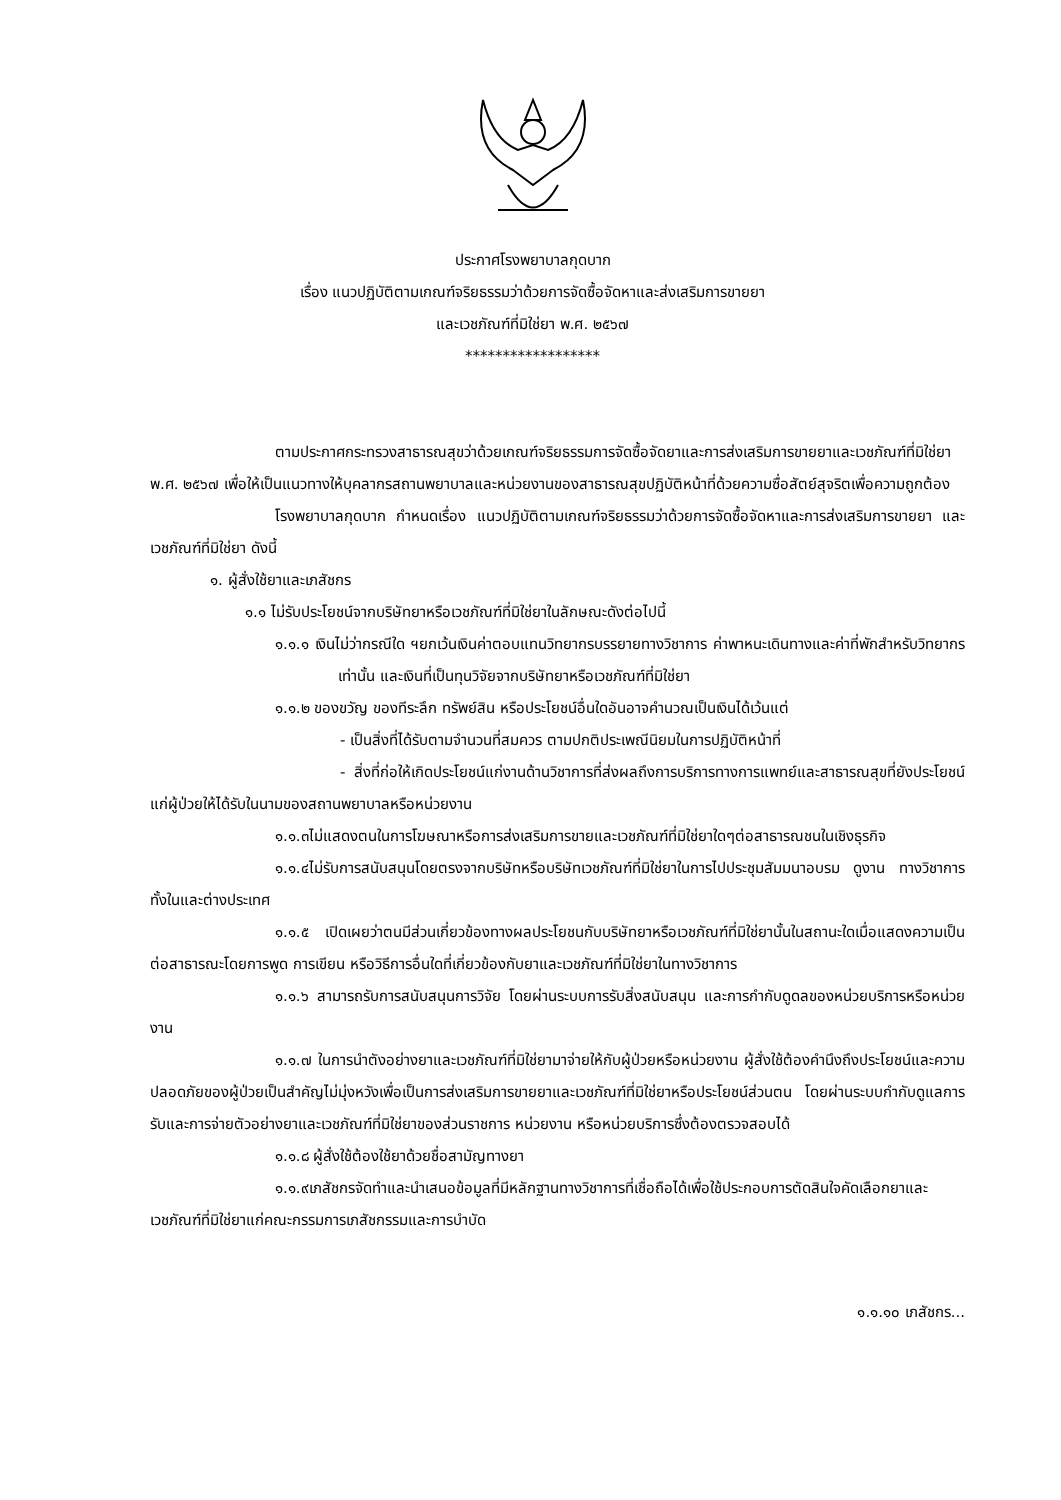ประกาศโรงพยาบาลกุดบาก
เรื่อง แนวปฏิบัติตามเกณฑ์จริยธรรมว่าด้วยการจัดซื้อจัดหาและส่งเสริมการขายยา
และเวชภัณฑ์ที่มิใช่ยา พ.ศ. ๒๕๖๗
******************
ตามประกาศกระทรวงสาธารณสุขว่าด้วยเกณฑ์จริยธรรมการจัดซื้อจัดยาและการส่งเสริมการขายยาและเวชภัณฑ์ที่มิใช่ยา พ.ศ. ๒๕๖๗ เพื่อให้เป็นแนวทางให้บุคลากรสถานพยาบาลและหน่วยงานของสาธารณสุขปฏิบัติหน้าที่ด้วยความซื่อสัตย์สุจริตเพื่อความถูกต้อง
โรงพยาบาลกุดบาก กำหนดเรื่อง แนวปฏิบัติตามเกณฑ์จริยธรรมว่าด้วยการจัดซื้อจัดหาและการส่งเสริมการขายยา และเวชภัณฑ์ที่มิใช่ยา ดังนี้
๑. ผู้สั่งใช้ยาและเภสัชกร
๑.๑ ไม่รับประโยชน์จากบริษัทยาหรือเวชภัณฑ์ที่มิใช่ยาในลักษณะดังต่อไปนี้
๑.๑.๑ เงินไม่ว่ากรณีใด ฯยกเว้นเงินค่าตอบแทนวิทยากรบรรยายทางวิชาการ ค่าพาหนะเดินทางและค่าที่พักสำหรับวิทยากรเท่านั้น และเงินที่เป็นทุนวิจัยจากบริษัทยาหรือเวชภัณฑ์ที่มิใช่ยา
๑.๑.๒ ของขวัญ ของทีระลึก ทรัพย์สิน หรือประโยชน์อื่นใดอันอาจคำนวณเป็นเงินได้เว้นแต่
- เป็นสิ่งที่ได้รับตามจำนวนที่สมควร ตามปกติประเพณีนิยมในการปฏิบัติหน้าที่
- สิ่งที่ก่อให้เกิดประโยชน์แก่งานด้านวิชาการที่ส่งผลถึงการบริการทางการแพทย์และสาธารณสุขที่ยังประโยชน์แก่ผู้ป่วยให้ได้รับในนามของสถานพยาบาลหรือหน่วยงาน
๑.๑.๓ไม่แสดงตนในการโฆษณาหรือการส่งเสริมการขายและเวชภัณฑ์ที่มิใช่ยาใดๆต่อสาธารณชนในเชิงธุรกิจ
๑.๑.๔ไม่รับการสนับสนุนโดยตรงจากบริษัทหรือบริษัทเวชภัณฑ์ที่มิใช่ยาในการไปประชุมสัมมนาอบรม ดูงาน ทางวิชาการ ทั้งในและต่างประเทศ
๑.๑.๕ เปิดเผยว่าตนมีส่วนเกี่ยวข้องทางผลประโยชนกับบริษัทยาหรือเวชภัณฑ์ที่มิใช่ยานั้นในสถานะใดเมื่อแสดงความเป็นต่อสาธารณะโดยการพูด การเขียน หรือวิธีการอื่นใดที่เกี่ยวข้องกับยาและเวชภัณฑ์ที่มิใช่ยาในทางวิชาการ
๑.๑.๖ สามารถรับการสนับสนุนการวิจัย โดยผ่านระบบการรับสิ่งสนับสนุน และการกำกับดูดลของหน่วยบริการหรือหน่วยงาน
๑.๑.๗ ในการนำตังอย่างยาและเวชภัณฑ์ที่มิใช่ยามาจ่ายให้กับผู้ป่วยหรือหน่วยงาน ผู้สั่งใช้ต้องคำนึงถึงประโยชน์และความปลอดภัยของผู้ป่วยเป็นสำคัญไม่มุ่งหวังเพื่อเป็นการส่งเสริมการขายยาและเวชภัณฑ์ที่มิใช่ยาหรือประโยชน์ส่วนตน โดยผ่านระบบกำกับดูแลการรับและการจ่ายตัวอย่างยาและเวชภัณฑ์ที่มิใช่ยาของส่วนราชการ หน่วยงาน หรือหน่วยบริการซึ่งต้องตรวจสอบได้
๑.๑.๘ ผู้สั่งใช้ต้องใช้ยาด้วยชื่อสามัญทางยา
๑.๑.๙เภสัชกรจัดทำและนำเสนอข้อมูลที่มีหลักฐานทางวิชาการที่เชื่อถือได้เพื่อใช้ประกอบการตัดสินใจคัดเลือกยาและเวชภัณฑ์ที่มิใช่ยาแก่คณะกรรมการเภสัชกรรมและการบำบัด
๑.๑.๑๐ เภสัชกร...